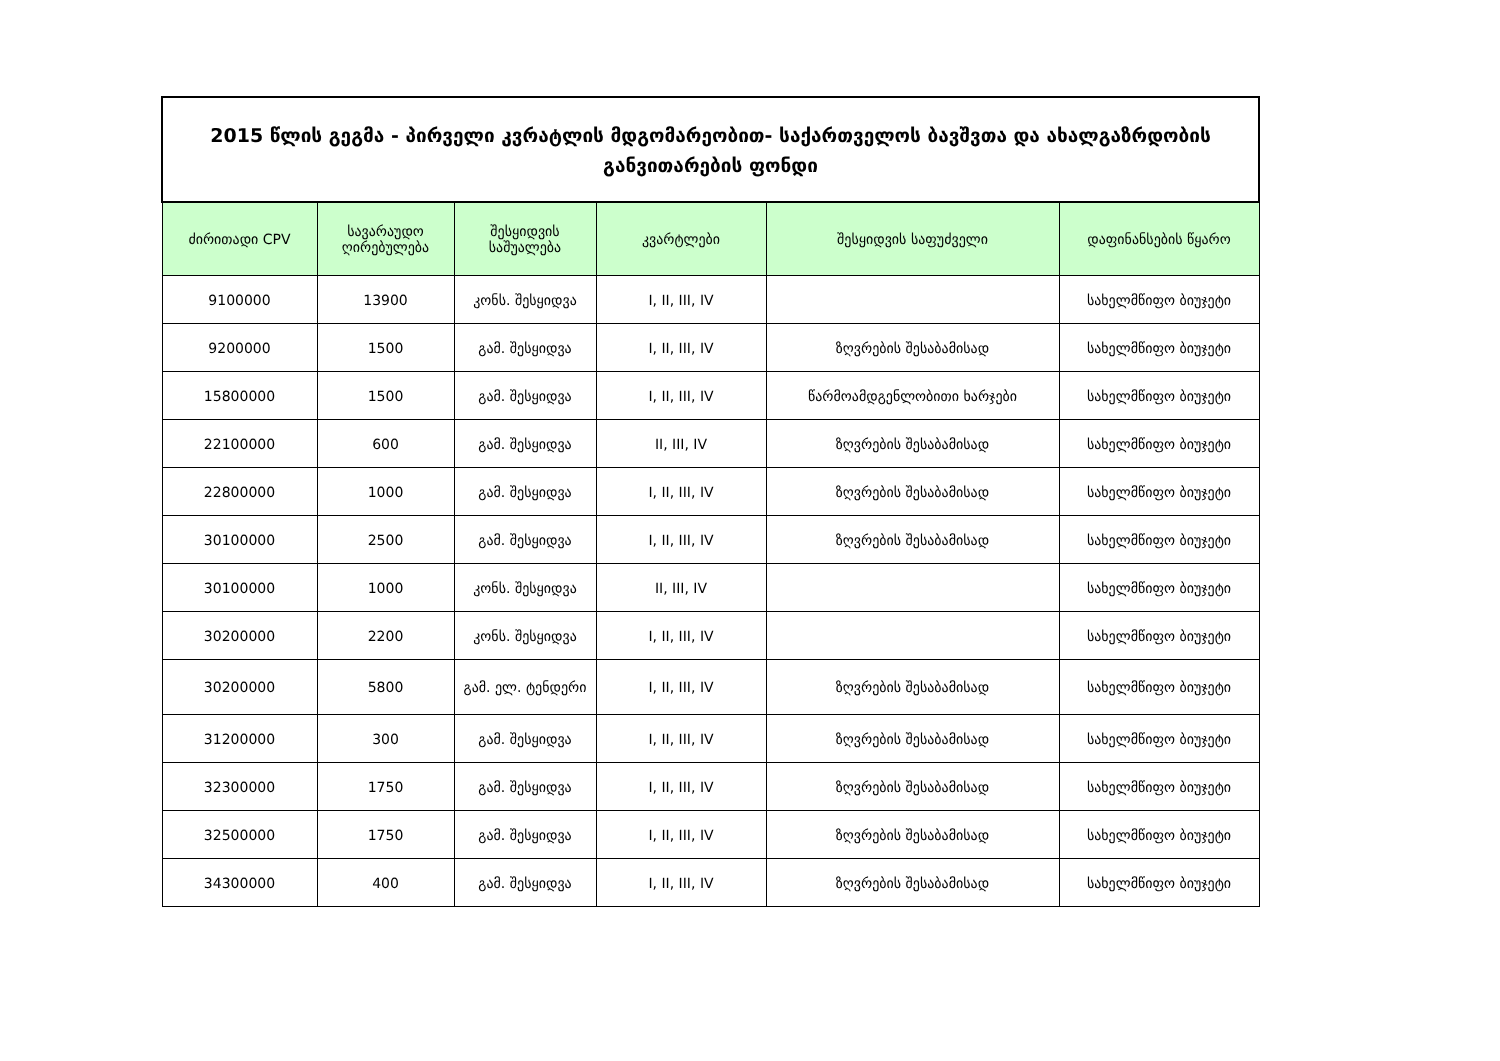| 2015 წლის გეგმა - პირველი კვრატლის მდგომარეობით- საქართველოს ბავშვთა და ახალგაზრდობის განვითარების ფონდი | | | | | |
| ძირითადი CPV | სავარაუდო ღირებულება | შესყიდვის საშუალება | კვარტლები | შესყიდვის საფუძველი | დაფინანსების წყარო |
| 9100000 | 13900 | კონს. შესყიდვა | I, II, III, IV | | სახელმწიფო ბიუჯეტი |
| 9200000 | 1500 | გამ. შესყიდვა | I, II, III, IV | ზღვრების შესაბამისად | სახელმწიფო ბიუჯეტი |
| 15800000 | 1500 | გამ. შესყიდვა | I, II, III, IV | წარმოამდგენლობითი ხარჯები | სახელმწიფო ბიუჯეტი |
| 22100000 | 600 | გამ. შესყიდვა | II, III, IV | ზღვრების შესაბამისად | სახელმწიფო ბიუჯეტი |
| 22800000 | 1000 | გამ. შესყიდვა | I, II, III, IV | ზღვრების შესაბამისად | სახელმწიფო ბიუჯეტი |
| 30100000 | 2500 | გამ. შესყიდვა | I, II, III, IV | ზღვრების შესაბამისად | სახელმწიფო ბიუჯეტი |
| 30100000 | 1000 | კონს. შესყიდვა | II, III, IV | | სახელმწიფო ბიუჯეტი |
| 30200000 | 2200 | კონს. შესყიდვა | I, II, III, IV | | სახელმწიფო ბიუჯეტი |
| 30200000 | 5800 | გამ. ელ. ტენდერი | I, II, III, IV | ზღვრების შესაბამისად | სახელმწიფო ბიუჯეტი |
| 31200000 | 300 | გამ. შესყიდვა | I, II, III, IV | ზღვრების შესაბამისად | სახელმწიფო ბიუჯეტი |
| 32300000 | 1750 | გამ. შესყიდვა | I, II, III, IV | ზღვრების შესაბამისად | სახელმწიფო ბიუჯეტი |
| 32500000 | 1750 | გამ. შესყიდვა | I, II, III, IV | ზღვრების შესაბამისად | სახელმწიფო ბიუჯეტი |
| 34300000 | 400 | გამ. შესყიდვა | I, II, III, IV | ზღვრების შესაბამისად | სახელმწიფო ბიუჯეტი |